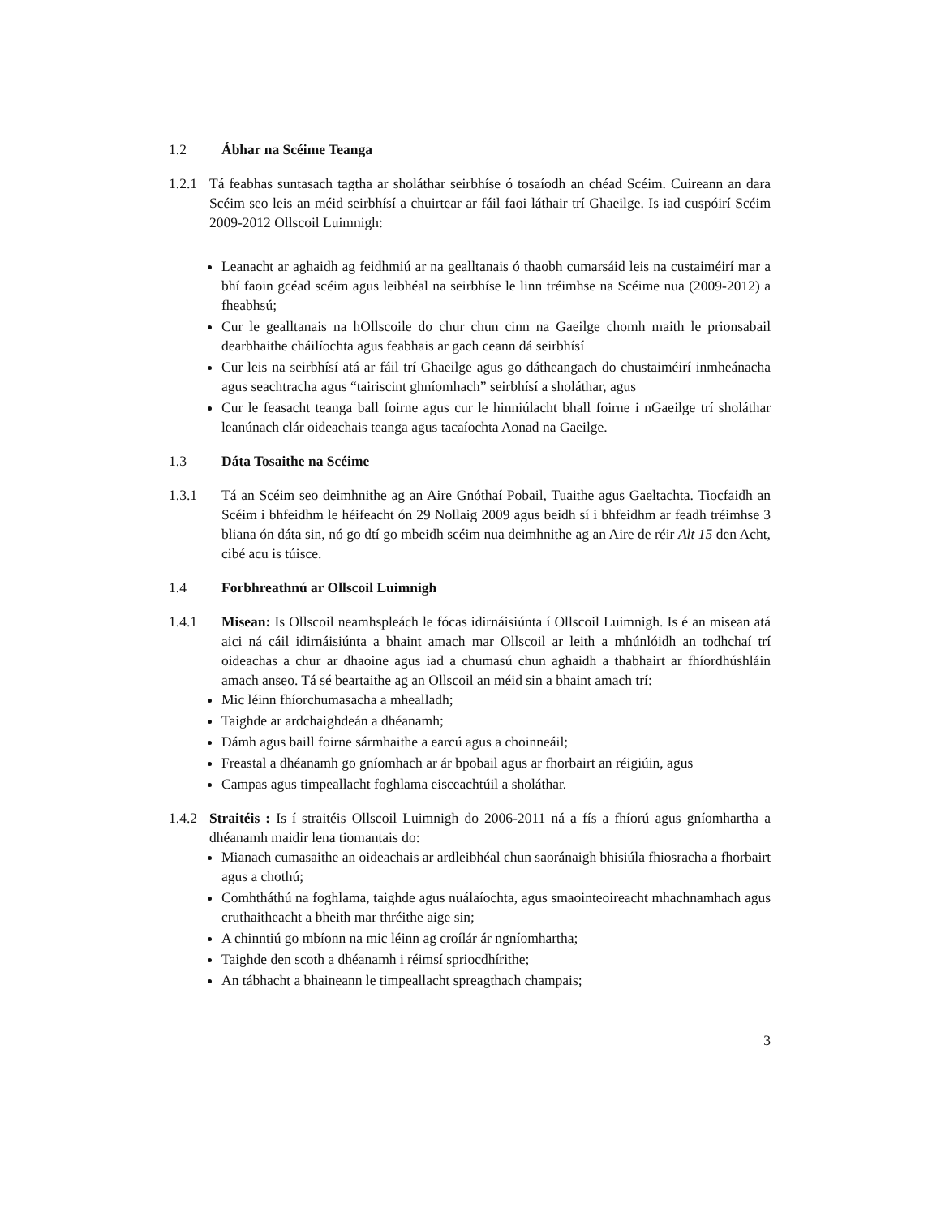1.2 Ábhar na Scéime Teanga
1.2.1 Tá feabhas suntasach tagtha ar sholáthar seirbhíse ó tosaíodh an chéad Scéim. Cuireann an dara Scéim seo leis an méid seirbhísí a chuirtear ar fáil faoi láthair trí Ghaeilge. Is iad cuspóirí Scéim 2009-2012 Ollscoil Luimnigh:
Leanacht ar aghaidh ag feidhmiú ar na gealltanais ó thaobh cumarsáid leis na custaiméirí mar a bhí faoin gcéad scéim agus leibhéal na seirbhíse le linn tréimhse na Scéime nua (2009-2012) a fheabhsú;
Cur le gealltanais na hOllscoile do chur chun cinn na Gaeilge chomh maith le prionsabail dearbhaithe cháilíochta agus feabhais ar gach ceann dá seirbhísí
Cur leis na seirbhísí atá ar fáil trí Ghaeilge agus go dátheangach do chustaiméirí inmheánacha agus seachtracha agus “tairiscint ghníomhach” seirbhísí a sholáthar, agus
Cur le feasacht teanga ball foirne agus cur le hinniúlacht bhall foirne i nGaeilge trí sholáthar leanúnach clár oideachais teanga agus tacaíochta Aonad na Gaeilge.
1.3 Dáta Tosaithe na Scéime
1.3.1 Tá an Scéim seo deimhnithe ag an Aire Gnóthaí Pobail, Tuaithe agus Gaeltachta. Tiocfaidh an Scéim i bhfeidhm le héifeacht ón 29 Nollaig 2009 agus beidh sí i bhfeidhm ar feadh tréimhse 3 bliana ón dáta sin, nó go dtí go mbeidh scéim nua deimhnithe ag an Aire de réir Alt 15 den Acht, cibé acu is túisce.
1.4 Forbhreathnú ar Ollscoil Luimnigh
1.4.1 Misean: Is Ollscoil neamhspleách le fócas idirnáisiúnta í Ollscoil Luimnigh. Is é an misean atá aici ná cáil idirnáisiúnta a bhaint amach mar Ollscoil ar leith a mhúnlóidh an todhchaí trí oideachas a chur ar dhaoine agus iad a chumasú chun aghaidh a thabhairt ar fhíordhúshláin amach anseo. Tá sé beartaithe ag an Ollscoil an méid sin a bhaint amach trí:
Mic léinn fhíorchumasacha a mhealladh;
Taighde ar ardchaighdeán a dhéanamh;
Dámh agus baill foirne sármhaithe a earcú agus a choinneáil;
Freastal a dhéanamh go gníomhach ar ár bpobail agus ar fhorbairt an réigiúin, agus
Campas agus timpeallacht foghlama eisceachtúil a sholáthar.
1.4.2 Straitéis : Is í straitéis Ollscoil Luimnigh do 2006-2011 ná a fís a fhíorú agus gníomhartha a dhéanamh maidir lena tiomantais do:
Mianach cumasaithe an oideachais ar ardleibhéal chun saoránaigh bhisiúla fhiosracha a fhorbairt agus a chothú;
Comhtháthú na foghlama, taighde agus nuálaíochta, agus smaointeoireacht mhachnamhach agus cruthaitheacht a bheith mar thréithe aige sin;
A chinntiú go mbíonn na mic léinn ag croílár ár ngníomhartha;
Taighde den scoth a dhéanamh i réimsí spriocdhírithe;
An tábhacht a bhaineann le timpeallacht spreagthach champais;
3